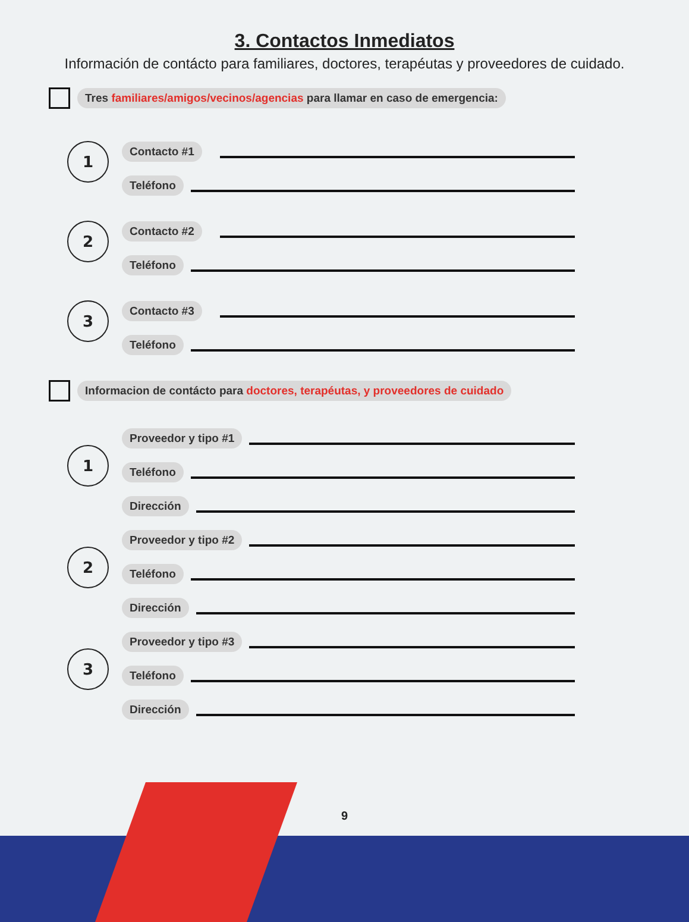3. Contactos Inmediatos
Información de contácto para familiares, doctores, terapéutas y proveedores de cuidado.
Tres familiares/amigos/vecinos/agencias para llamar en caso de emergencia:
1
Contacto #1
Teléfono
2
Contacto #2
Teléfono
3
Contacto #3
Teléfono
Informacion de contácto para doctores, terapéutas, y proveedores de cuidado
1
Proveedor y tipo #1
Teléfono
Dirección
2
Proveedor y tipo #2
Teléfono
Dirección
3
Proveedor y tipo #3
Teléfono
Dirección
9